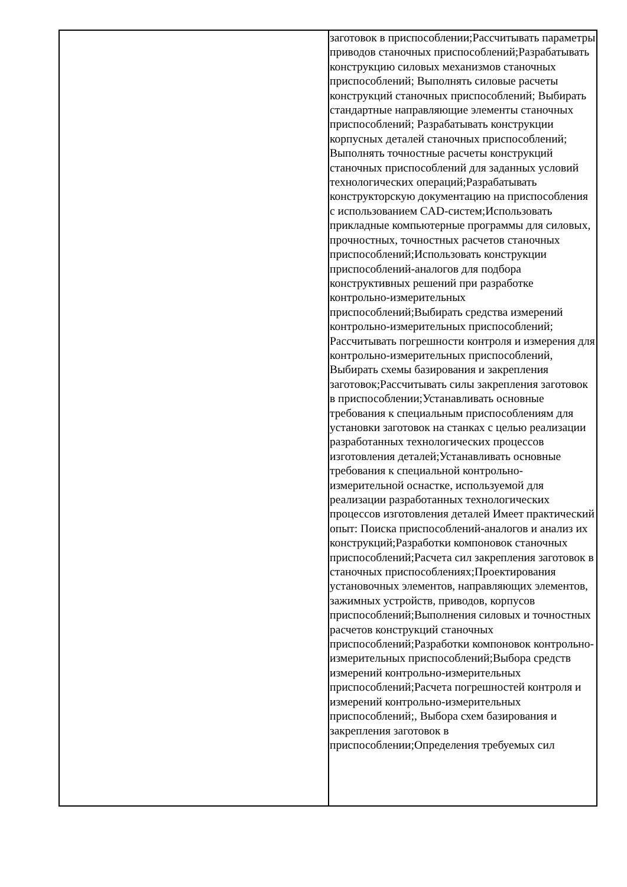| | заготовок в приспособлении;Рассчитывать параметры приводов станочных приспособлений;Разрабатывать конструкцию силовых механизмов станочных приспособлений; Выполнять силовые расчеты конструкций станочных приспособлений; Выбирать стандартные направляющие элементы станочных приспособлений; Разрабатывать конструкции корпусных деталей станочных приспособлений; Выполнять точностные расчеты конструкций станочных приспособлений для заданных условий технологических операций;Разрабатывать конструкторскую документацию на приспособления с использованием CAD-систем;Использовать прикладные компьютерные программы для силовых, прочностных, точностных расчетов станочных приспособлений;Использовать конструкции приспособлений-аналогов для подбора конструктивных решений при разработке контрольно-измерительных приспособлений;Выбирать средства измерений контрольно-измерительных приспособлений; Рассчитывать погрешности контроля и измерения для контрольно-измерительных приспособлений, Выбирать схемы базирования и закрепления заготовок;Рассчитывать силы закрепления заготовок в приспособлении;Устанавливать основные требования к специальным приспособлениям для установки заготовок на станках с целью реализации разработанных технологических процессов изготовления деталей;Устанавливать основные требования к специальной контрольно-измерительной оснастке, используемой для реализации разработанных технологических процессов изготовления деталей Имеет практический опыт: Поиска приспособлений-аналогов и анализ их конструкций;Разработки компоновок станочных приспособлений;Расчета сил закрепления заготовок в станочных приспособлениях;Проектирования установочных элементов, направляющих элементов, зажимных устройств, приводов, корпусов приспособлений;Выполнения силовых и точностных расчетов конструкций станочных приспособлений;Разработки компоновок контрольно-измерительных приспособлений;Выбора средств измерений контрольно-измерительных приспособлений;Расчета погрешностей контроля и измерений контрольно-измерительных приспособлений;, Выбора схем базирования и закрепления заготовок в приспособлении;Определения требуемых сил |